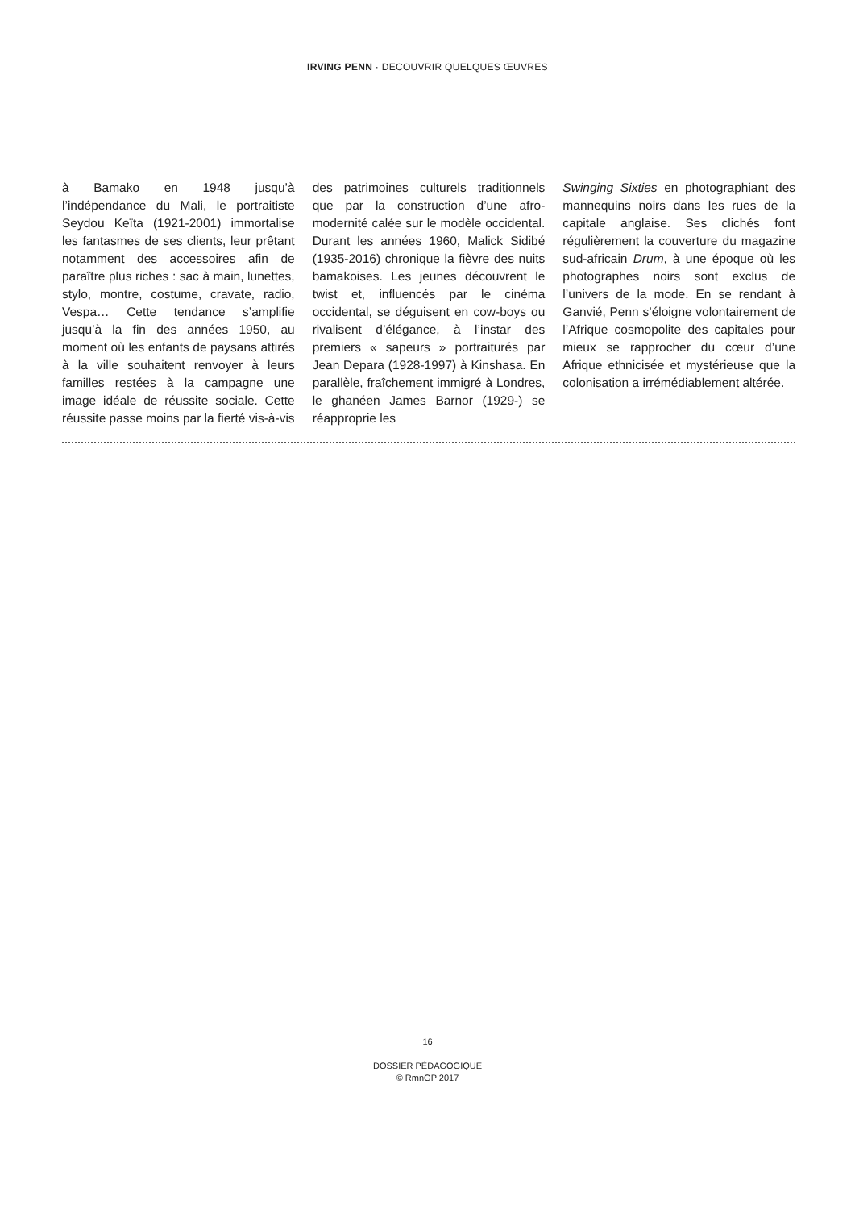IRVING PENN · DECOUVRIR QUELQUES ŒUVRES
à Bamako en 1948 jusqu’à l’indépendance du Mali, le portraitiste Seydou Keïta (1921-2001) immortalise les fantasmes de ses clients, leur prêtant notamment des accessoires afin de paraître plus riches : sac à main, lunettes, stylo, montre, costume, cravate, radio, Vespa… Cette tendance s’amplifie jusqu’à la fin des années 1950, au moment où les enfants de paysans attirés à la ville souhaitent renvoyer à leurs familles restées à la campagne une image idéale de réussite sociale. Cette réussite passe moins par la fierté vis-à-vis
des patrimoines culturels traditionnels que par la construction d’une afro-modernité calée sur le modèle occidental. Durant les années 1960, Malick Sidibé (1935-2016) chronique la fièvre des nuits bamakoises. Les jeunes découvrent le twist et, influencés par le cinéma occidental, se déguisent en cow-boys ou rivalisent d’élégance, à l’instar des premiers « sapeurs » portraiturés par Jean Depara (1928-1997) à Kinshasa. En parallèle, fraîchement immigré à Londres, le ghanéen James Barnor (1929-) se réapproprie les
Swinging Sixties en photographiant des mannequins noirs dans les rues de la capitale anglaise. Ses clichés font régulièrement la couverture du magazine sud-africain Drum, à une époque où les photographes noirs sont exclus de l’univers de la mode. En se rendant à Ganvié, Penn s’éloigne volontairement de l’Afrique cosmopolite des capitales pour mieux se rapprocher du cœur d’une Afrique ethnicisée et mystérieuse que la colonisation a irrémédiablement altérée.
16
DOSSIER PÉDAGOGIQUE
© RmnGP 2017